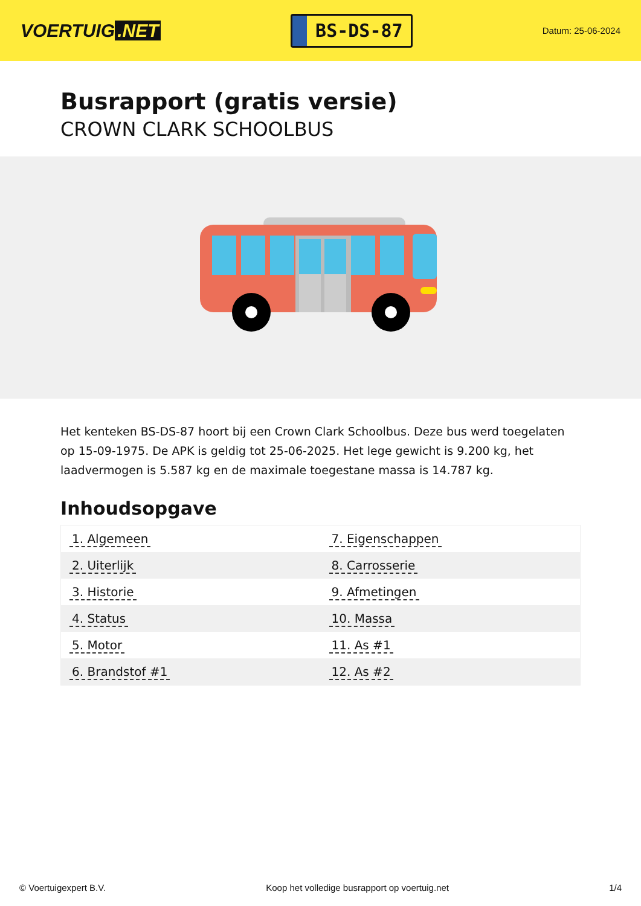VOERTUIG.NET
BS-DS-87
Datum: 25-06-2024
Busrapport (gratis versie)
CROWN CLARK SCHOOLBUS
Het kenteken BS-DS-87 hoort bij een Crown Clark Schoolbus. Deze bus werd toegelaten op 15-09-1975. De APK is geldig tot 25-06-2025. Het lege gewicht is 9.200 kg, het laadvermogen is 5.587 kg en de maximale toegestane massa is 14.787 kg.
Inhoudsopgave
| 1. Algemeen | 7. Eigenschappen |
| 2. Uiterlijk | 8. Carrosserie |
| 3. Historie | 9. Afmetingen |
| 4. Status | 10. Massa |
| 5. Motor | 11. As #1 |
| 6. Brandstof #1 | 12. As #2 |
© Voertuigexpert B.V. Koop het volledige busrapport op voertuig.net 1/4